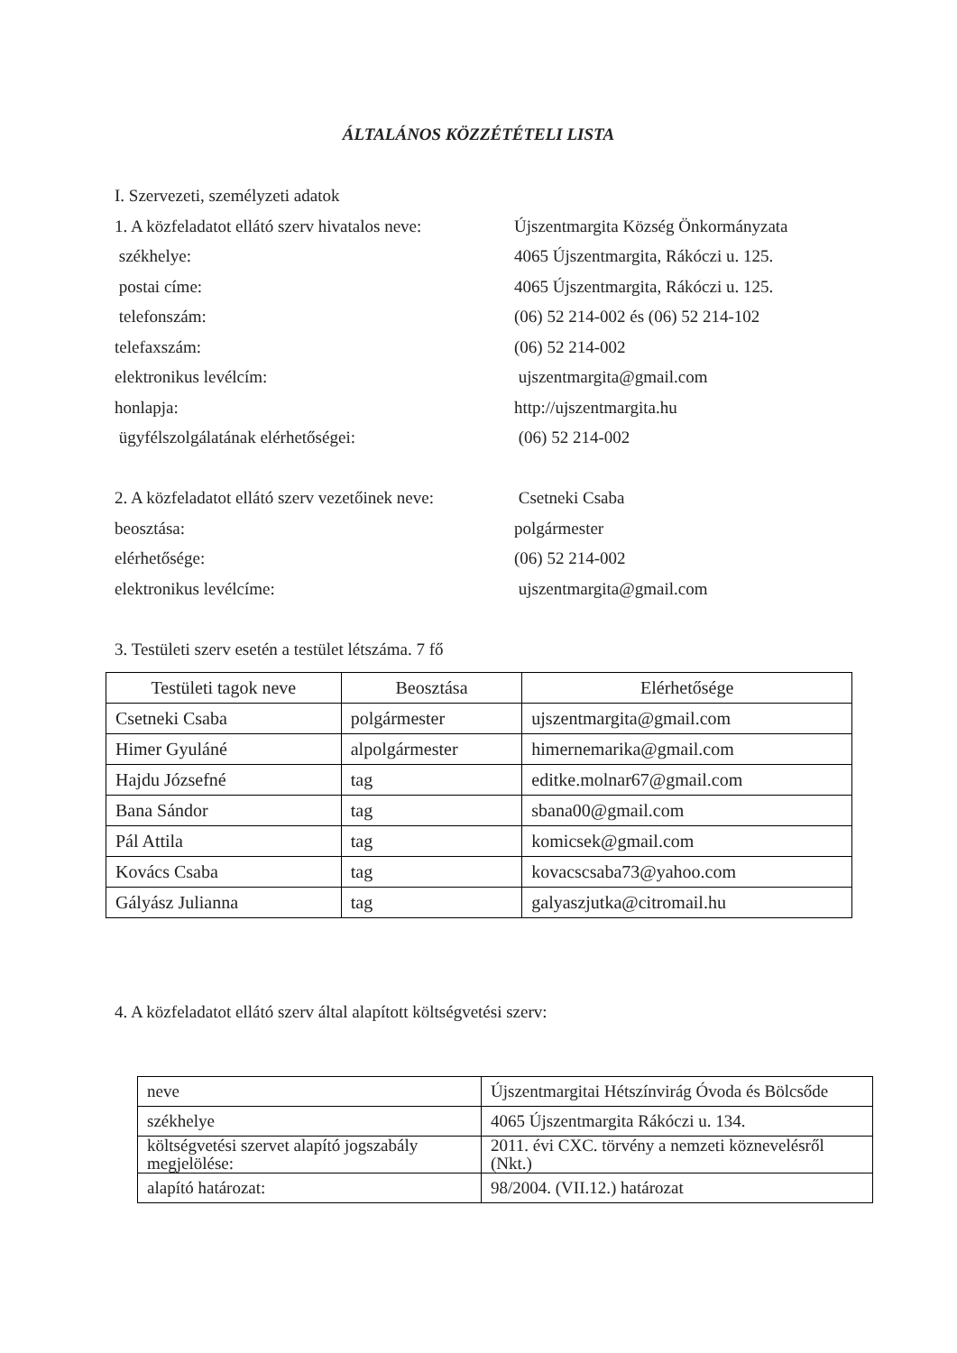ÁLTALÁNOS KÖZZÉTÉTELI LISTA
I. Szervezeti, személyzeti adatok
1. A közfeladatot ellátó szerv hivatalos neve: Újszentmargita Község Önkormányzata
székhelye: 4065 Újszentmargita, Rákóczi u. 125.
postai címe: 4065 Újszentmargita, Rákóczi u. 125.
telefonszám: (06) 52 214-002 és (06) 52 214-102
telefaxszám: (06) 52 214-002
elektronikus levélcím: ujszentmargita@gmail.com
honlapja: http://ujszentmargita.hu
ügyfélszolgálatának elérhetőségei: (06) 52 214-002
2. A közfeladatot ellátó szerv vezetőinek neve: Csetneki Csaba
beosztása: polgármester
elérhetősége: (06) 52 214-002
elektronikus levélcíme: ujszentmargita@gmail.com
3. Testületi szerv esetén a testület létszáma. 7 fő
| Testületi tagok neve | Beosztása | Elérhetősége |
| --- | --- | --- |
| Csetneki Csaba | polgármester | ujszentmargita@gmail.com |
| Himer Gyuláné | alpolgármester | himernemarika@gmail.com |
| Hajdu Józsefné | tag | editke.molnar67@gmail.com |
| Bana Sándor | tag | sbana00@gmail.com |
| Pál Attila | tag | komicsek@gmail.com |
| Kovács Csaba | tag | kovacscsaba73@yahoo.com |
| Gályász Julianna | tag | galyaszjutka@citromail.hu |
4. A közfeladatot ellátó szerv által alapított költségvetési szerv:
| neve | Újszentmargitai Hétszínvirág Óvoda és Bölcsőde |
| székhelye | 4065 Újszentmargita Rákóczi u. 134. |
| költségvetési szervet alapító jogszabály megjelölése: | 2011. évi CXC. törvény a nemzeti köznevelésről (Nkt.) |
| alapító határozat: | 98/2004. (VII.12.) határozat |